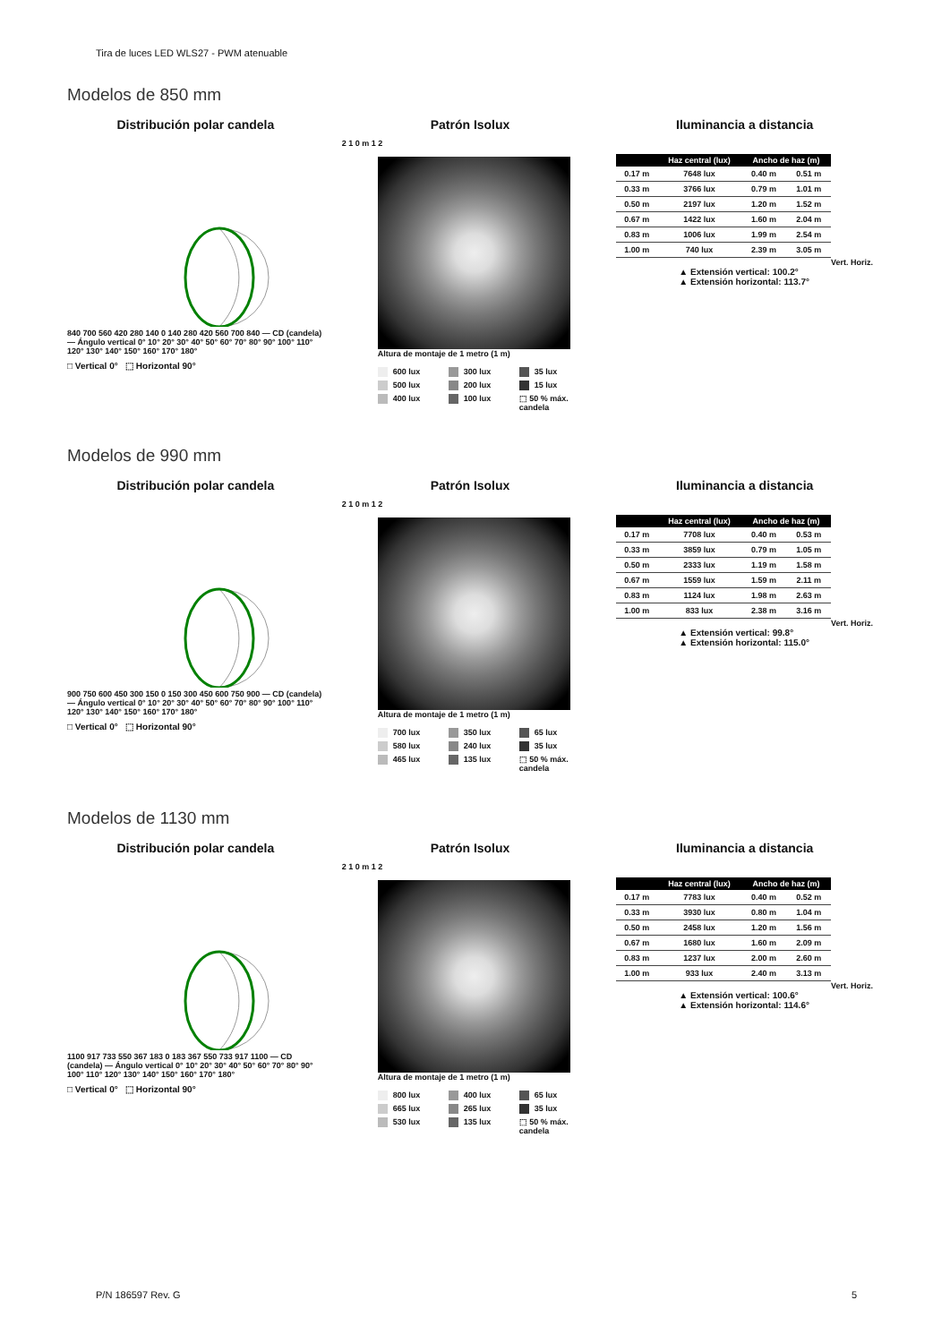Tira de luces LED WLS27 - PWM atenuable
Modelos de 850 mm
Distribución polar candela
840 700 560 420 280 140 0 140 280 420 560 700 840 — CD (candela) — Ángulo vertical 0° 10° 20° 30° 40° 50° 60° 70° 80° 90° 100° 110° 120° 130° 140° 150° 160° 170° 180°
□ Vertical 0° ⬚ Horizontal 90°
Patrón Isolux
2 1 0 m 1 2
Altura de montaje de 1 metro (1 m)
600 lux 300 lux 35 lux 500 lux 200 lux 15 lux 400 lux 100 lux ⬚ 50 % máx. candela
Iluminancia a distancia
| | Haz central (lux) | Ancho de haz (m) | |
| --- | --- | --- | --- |
| 0.17 m | 7648 lux | 0.40 m | 0.51 m |
| 0.33 m | 3766 lux | 0.79 m | 1.01 m |
| 0.50 m | 2197 lux | 1.20 m | 1.52 m |
| 0.67 m | 1422 lux | 1.60 m | 2.04 m |
| 0.83 m | 1006 lux | 1.99 m | 2.54 m |
| 1.00 m | 740 lux | 2.39 m | 3.05 m |
Vert. Horiz.
▲ Extensión vertical: 100.2°
▲ Extensión horizontal: 113.7°
Modelos de 990 mm
Distribución polar candela
900 750 600 450 300 150 0 150 300 450 600 750 900 — CD (candela) — Ángulo vertical 0° 10° 20° 30° 40° 50° 60° 70° 80° 90° 100° 110° 120° 130° 140° 150° 160° 170° 180°
□ Vertical 0° ⬚ Horizontal 90°
Patrón Isolux
2 1 0 m 1 2
Altura de montaje de 1 metro (1 m)
700 lux 350 lux 65 lux 580 lux 240 lux 35 lux 465 lux 135 lux ⬚ 50 % máx. candela
Iluminancia a distancia
| | Haz central (lux) | Ancho de haz (m) | |
| --- | --- | --- | --- |
| 0.17 m | 7708 lux | 0.40 m | 0.53 m |
| 0.33 m | 3859 lux | 0.79 m | 1.05 m |
| 0.50 m | 2333 lux | 1.19 m | 1.58 m |
| 0.67 m | 1559 lux | 1.59 m | 2.11 m |
| 0.83 m | 1124 lux | 1.98 m | 2.63 m |
| 1.00 m | 833 lux | 2.38 m | 3.16 m |
Vert. Horiz.
▲ Extensión vertical: 99.8°
▲ Extensión horizontal: 115.0°
Modelos de 1130 mm
Distribución polar candela
1100 917 733 550 367 183 0 183 367 550 733 917 1100 — CD (candela) — Ángulo vertical 0° 10° 20° 30° 40° 50° 60° 70° 80° 90° 100° 110° 120° 130° 140° 150° 160° 170° 180°
□ Vertical 0° ⬚ Horizontal 90°
Patrón Isolux
2 1 0 m 1 2
Altura de montaje de 1 metro (1 m)
800 lux 400 lux 65 lux 665 lux 265 lux 35 lux 530 lux 135 lux ⬚ 50 % máx. candela
Iluminancia a distancia
| | Haz central (lux) | Ancho de haz (m) | |
| --- | --- | --- | --- |
| 0.17 m | 7783 lux | 0.40 m | 0.52 m |
| 0.33 m | 3930 lux | 0.80 m | 1.04 m |
| 0.50 m | 2458 lux | 1.20 m | 1.56 m |
| 0.67 m | 1680 lux | 1.60 m | 2.09 m |
| 0.83 m | 1237 lux | 2.00 m | 2.60 m |
| 1.00 m | 933 lux | 2.40 m | 3.13 m |
Vert. Horiz.
▲ Extensión vertical: 100.6°
▲ Extensión horizontal: 114.6°
P/N 186597 Rev. G 5